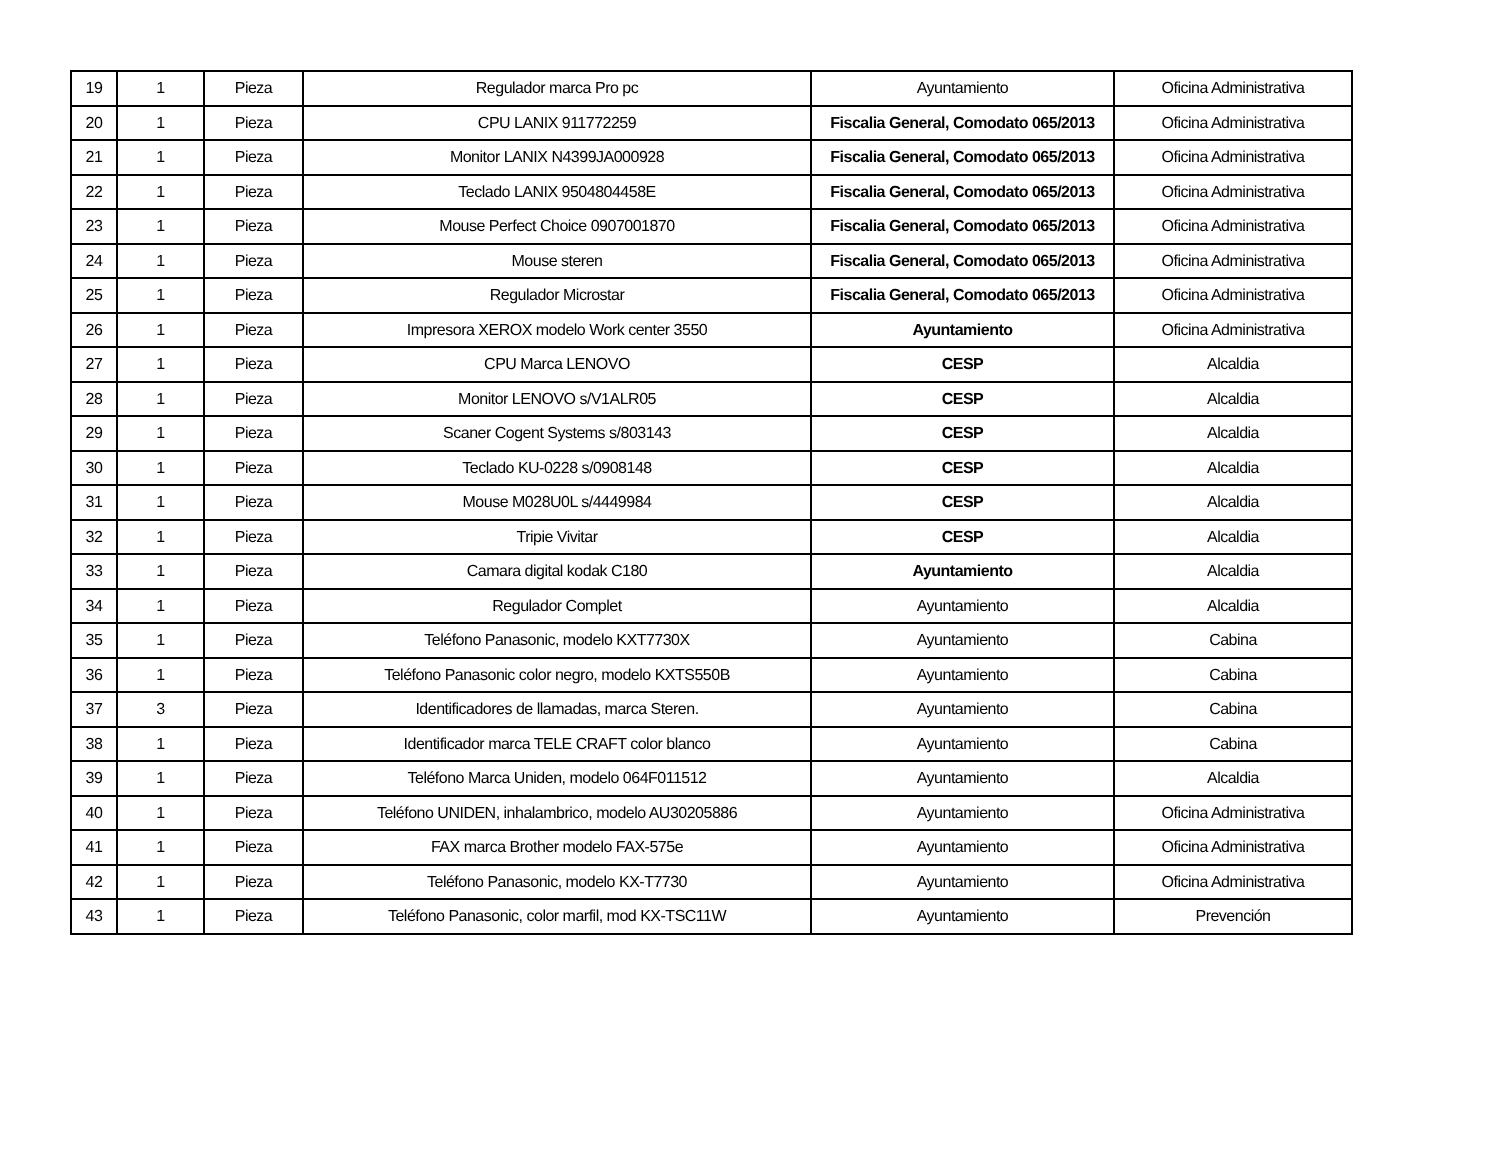| 19 | 1 | Pieza | Regulador marca Pro pc | Ayuntamiento | Oficina Administrativa |
| 20 | 1 | Pieza | CPU LANIX 911772259 | Fiscalia General, Comodato 065/2013 | Oficina Administrativa |
| 21 | 1 | Pieza | Monitor LANIX N4399JA000928 | Fiscalia General, Comodato 065/2013 | Oficina Administrativa |
| 22 | 1 | Pieza | Teclado LANIX 9504804458E | Fiscalia General, Comodato 065/2013 | Oficina Administrativa |
| 23 | 1 | Pieza | Mouse Perfect Choice 0907001870 | Fiscalia General, Comodato 065/2013 | Oficina Administrativa |
| 24 | 1 | Pieza | Mouse steren | Fiscalia General, Comodato 065/2013 | Oficina Administrativa |
| 25 | 1 | Pieza | Regulador Microstar | Fiscalia General, Comodato 065/2013 | Oficina Administrativa |
| 26 | 1 | Pieza | Impresora XEROX modelo Work center 3550 | Ayuntamiento | Oficina Administrativa |
| 27 | 1 | Pieza | CPU Marca LENOVO | CESP | Alcaldia |
| 28 | 1 | Pieza | Monitor LENOVO s/V1ALR05 | CESP | Alcaldia |
| 29 | 1 | Pieza | Scaner Cogent Systems s/803143 | CESP | Alcaldia |
| 30 | 1 | Pieza | Teclado KU-0228 s/0908148 | CESP | Alcaldia |
| 31 | 1 | Pieza | Mouse M028U0L s/4449984 | CESP | Alcaldia |
| 32 | 1 | Pieza | Tripie Vivitar | CESP | Alcaldia |
| 33 | 1 | Pieza | Camara digital kodak C180 | Ayuntamiento | Alcaldia |
| 34 | 1 | Pieza | Regulador Complet | Ayuntamiento | Alcaldia |
| 35 | 1 | Pieza | Teléfono Panasonic, modelo KXT7730X | Ayuntamiento | Cabina |
| 36 | 1 | Pieza | Teléfono Panasonic color negro, modelo KXTS550B | Ayuntamiento | Cabina |
| 37 | 3 | Pieza | Identificadores de llamadas, marca Steren. | Ayuntamiento | Cabina |
| 38 | 1 | Pieza | Identificador marca TELE CRAFT color blanco | Ayuntamiento | Cabina |
| 39 | 1 | Pieza | Teléfono Marca Uniden, modelo 064F011512 | Ayuntamiento | Alcaldia |
| 40 | 1 | Pieza | Teléfono UNIDEN, inhalambrico, modelo AU30205886 | Ayuntamiento | Oficina Administrativa |
| 41 | 1 | Pieza | FAX marca Brother modelo FAX-575e | Ayuntamiento | Oficina Administrativa |
| 42 | 1 | Pieza | Teléfono Panasonic, modelo KX-T7730 | Ayuntamiento | Oficina Administrativa |
| 43 | 1 | Pieza | Teléfono Panasonic, color marfil, mod KX-TSC11W | Ayuntamiento | Prevención |